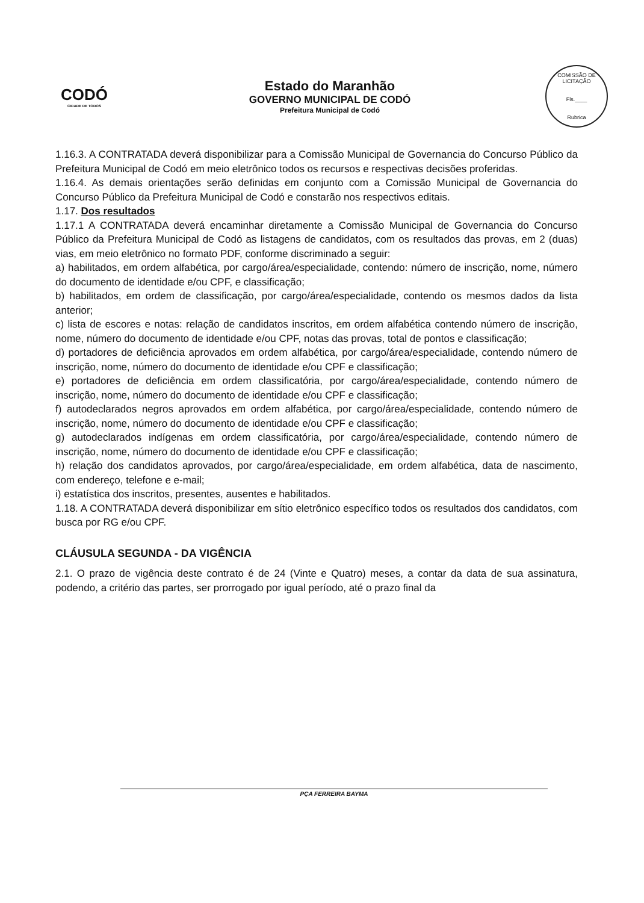CODÓ
CIDADE DE TODOS
Estado do Maranhão
GOVERNO MUNICIPAL DE CODÓ
Prefeitura Municipal de Codó
COMISSÃO DE LICITAÇÃO
Fls.____
Rubrica
1.16.3. A CONTRATADA deverá disponibilizar para a Comissão Municipal de Governancia do Concurso Público da Prefeitura Municipal de Codó em meio eletrônico todos os recursos e respectivas decisões proferidas.
1.16.4. As demais orientações serão definidas em conjunto com a Comissão Municipal de Governancia do Concurso Público da Prefeitura Municipal de Codó e constarão nos respectivos editais.
1.17. Dos resultados
1.17.1 A CONTRATADA deverá encaminhar diretamente a Comissão Municipal de Governancia do Concurso Público da Prefeitura Municipal de Codó as listagens de candidatos, com os resultados das provas, em 2 (duas) vias, em meio eletrônico no formato PDF, conforme discriminado a seguir:
a) habilitados, em ordem alfabética, por cargo/área/especialidade, contendo: número de inscrição, nome, número do documento de identidade e/ou CPF, e classificação;
b) habilitados, em ordem de classificação, por cargo/área/especialidade, contendo os mesmos dados da lista anterior;
c) lista de escores e notas: relação de candidatos inscritos, em ordem alfabética contendo número de inscrição, nome, número do documento de identidade e/ou CPF, notas das provas, total de pontos e classificação;
d) portadores de deficiência aprovados em ordem alfabética, por cargo/área/especialidade, contendo número de inscrição, nome, número do documento de identidade e/ou CPF e classificação;
e) portadores de deficiência em ordem classificatória, por cargo/área/especialidade, contendo número de inscrição, nome, número do documento de identidade e/ou CPF e classificação;
f) autodeclarados negros aprovados em ordem alfabética, por cargo/área/especialidade, contendo número de inscrição, nome, número do documento de identidade e/ou CPF e classificação;
g) autodeclarados indígenas em ordem classificatória, por cargo/área/especialidade, contendo número de inscrição, nome, número do documento de identidade e/ou CPF e classificação;
h) relação dos candidatos aprovados, por cargo/área/especialidade, em ordem alfabética, data de nascimento, com endereço, telefone e e-mail;
i) estatística dos inscritos, presentes, ausentes e habilitados.
1.18. A CONTRATADA deverá disponibilizar em sítio eletrônico específico todos os resultados dos candidatos, com busca por RG e/ou CPF.
CLÁUSULA SEGUNDA - DA VIGÊNCIA
2.1. O prazo de vigência deste contrato é de 24 (Vinte e Quatro) meses, a contar da data de sua assinatura, podendo, a critério das partes, ser prorrogado por igual período, até o prazo final da
PÇA FERREIRA BAYMA